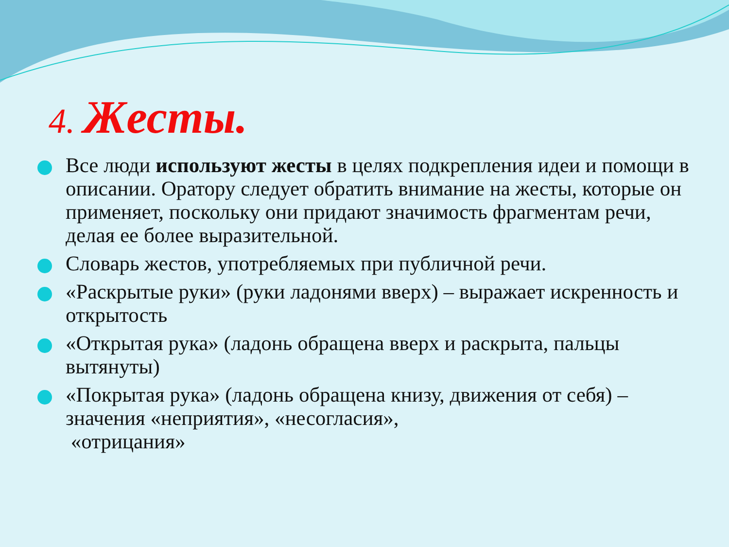4. Жесты.
Все люди используют жесты в целях подкрепления идеи и помощи в описании. Оратору следует обратить внимание на жесты, которые он применяет, поскольку они придают значимость фрагментам речи, делая ее более выразительной.
Словарь жестов, употребляемых при публичной речи.
«Раскрытые руки» (руки ладонями вверх) – выражает искренность и открытость
«Открытая рука» (ладонь обращена вверх и раскрыта, пальцы вытянуты)
«Покрытая рука» (ладонь обращена книзу, движения от себя) – значения «неприятия», «несогласия»,
«отрицания»